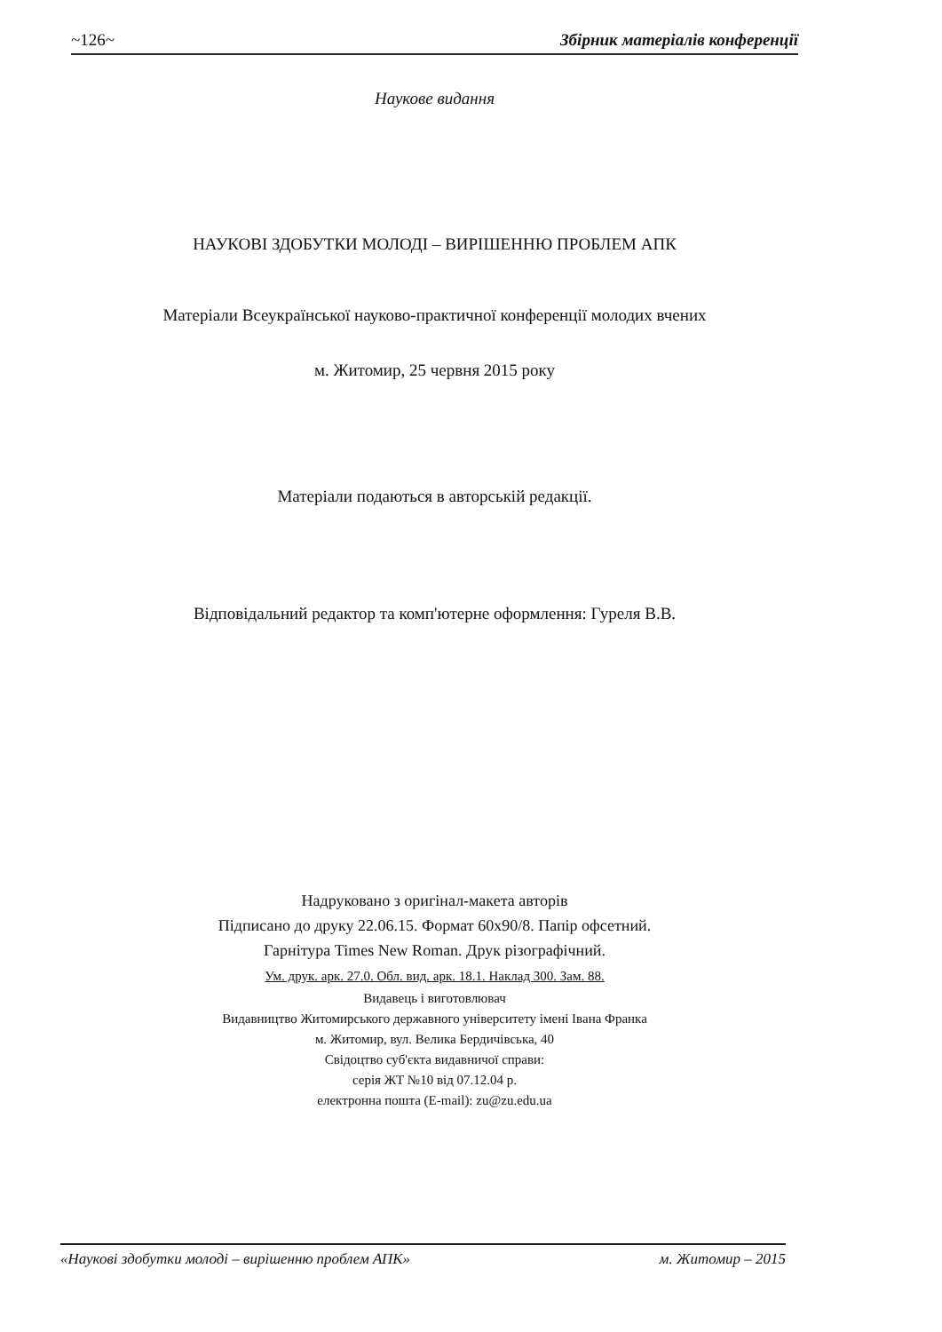~126~ Збірник матеріалів конференції
Наукове видання
НАУКОВІ ЗДОБУТКИ МОЛОДІ – ВИРІШЕННЮ ПРОБЛЕМ АПК
Матеріали Всеукраїнської науково-практичної конференції молодих вчених
м. Житомир, 25 червня 2015 року
Матеріали подаються в авторській редакції.
Відповідальний редактор та комп'ютерне оформлення: Гуреля В.В.
Надруковано з оригінал-макета авторів
Підписано до друку 22.06.15. Формат 60x90/8. Папір офсетний.
Гарнітура Times New Roman. Друк різографічний.
Ум. друк. арк. 27.0. Обл. вид. арк. 18.1. Наклад 300. Зам. 88.
Видавець і виготовлювач
Видавництво Житомирського державного університету імені Івана Франка
м. Житомир, вул. Велика Бердичівська, 40
Свідоцтво суб'єкта видавничої справи:
серія ЖТ №10 від 07.12.04 р.
електронна пошта (E-mail): zu@zu.edu.ua
«Наукові здобутки молоді – вирішенню проблем АПК» м. Житомир – 2015